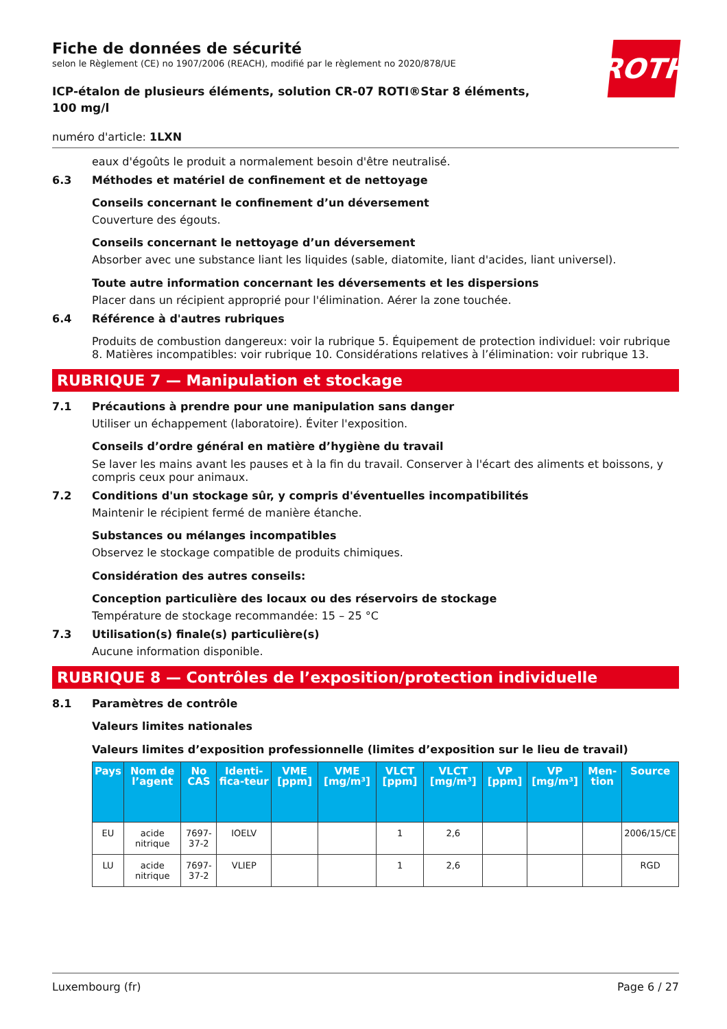ROTH
Fiche de données de sécurité
selon le Règlement (CE) no 1907/2006 (REACH), modifié par le règlement no 2020/878/UE
ICP-étalon de plusieurs éléments, solution CR-07 ROTI®Star 8 éléments, 100 mg/l
numéro d'article: 1LXN
eaux d'égoûts le produit a normalement besoin d'être neutralisé.
6.3 Méthodes et matériel de confinement et de nettoyage
Conseils concernant le confinement d’un déversement
Couverture des égouts.
Conseils concernant le nettoyage d’un déversement
Absorber avec une substance liant les liquides (sable, diatomite, liant d'acides, liant universel).
Toute autre information concernant les déversements et les dispersions
Placer dans un récipient approprié pour l'élimination. Aérer la zone touchée.
6.4 Référence à d'autres rubriques
Produits de combustion dangereux: voir la rubrique 5. Équipement de protection individuel: voir rubrique 8. Matières incompatibles: voir rubrique 10. Considérations relatives à l’élimination: voir rubrique 13.
RUBRIQUE 7 — Manipulation et stockage
7.1 Précautions à prendre pour une manipulation sans danger
Utiliser un échappement (laboratoire). Éviter l'exposition.
Conseils d’ordre général en matière d’hygiène du travail
Se laver les mains avant les pauses et à la fin du travail. Conserver à l'écart des aliments et boissons, y compris ceux pour animaux.
7.2 Conditions d'un stockage sûr, y compris d'éventuelles incompatibilités
Maintenir le récipient fermé de manière étanche.
Substances ou mélanges incompatibles
Observez le stockage compatible de produits chimiques.
Considération des autres conseils:
Conception particulière des locaux ou des réservoirs de stockage
Température de stockage recommandée: 15 – 25 °C
7.3 Utilisation(s) finale(s) particulière(s)
Aucune information disponible.
RUBRIQUE 8 — Contrôles de l’exposition/protection individuelle
8.1 Paramètres de contrôle
Valeurs limites nationales
Valeurs limites d’exposition professionnelle (limites d’exposition sur le lieu de travail)
| Pays | Nom de l’agent | No CAS | Identi-fica-teur | VME [ppm] | VME [mg/m³] | VLCT [ppm] | VLCT [mg/m³] | VP [ppm] | VP [mg/m³] | Men-tion | Source |
| --- | --- | --- | --- | --- | --- | --- | --- | --- | --- | --- | --- |
| EU | acide nitrique | 7697-37-2 | IOELV | | | 1 | 2,6 | | | | 2006/15/CE |
| LU | acide nitrique | 7697-37-2 | VLIEP | | | 1 | 2,6 | | | | RGD |
Luxembourg (fr) Page 6 / 27